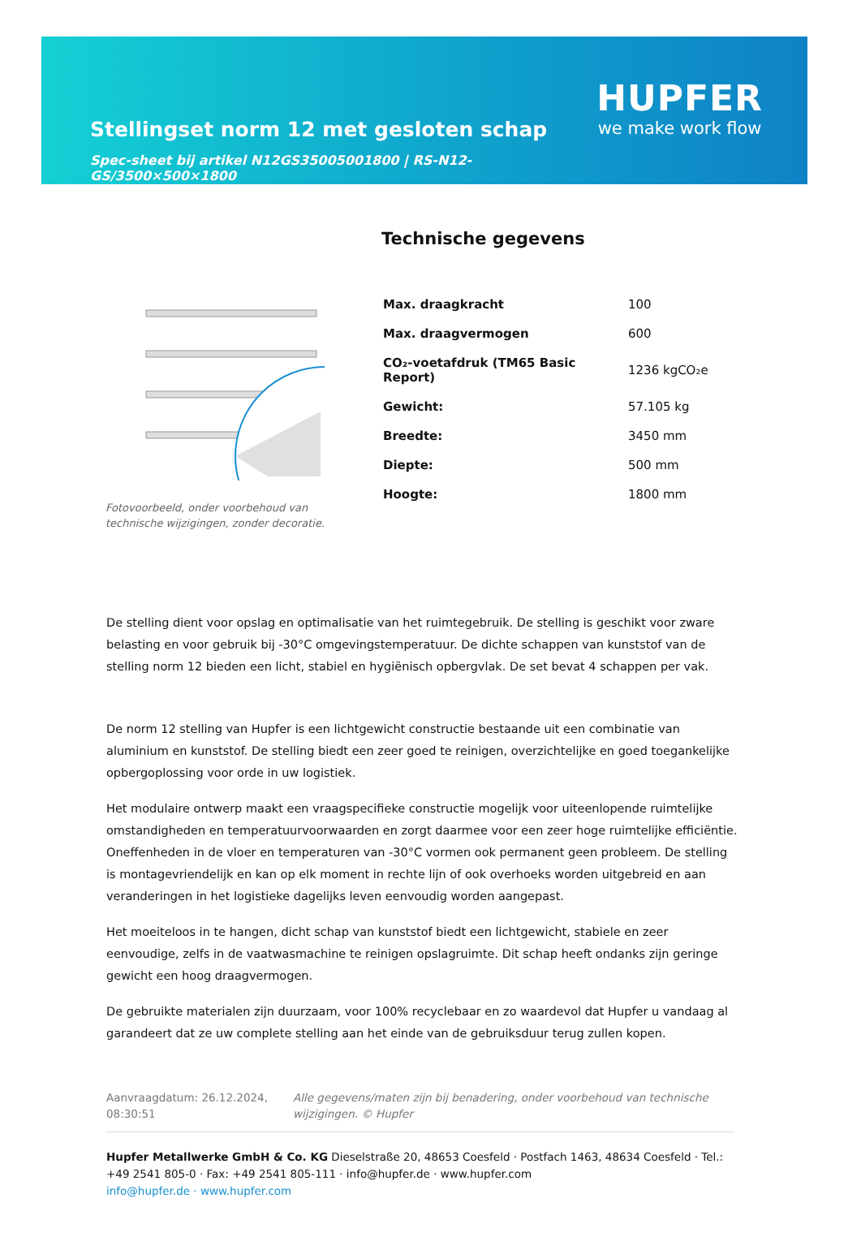Stellingset norm 12 met gesloten schap
Spec-sheet bij artikel N12GS35005001800 | RS-N12-GS/3500×500×1800
HUPFER
we make work flow
Fotovoorbeeld, onder voorbehoud van technische wijzigingen, zonder decoratie.
Technische gegevens
| Max. draagkracht | 100 |
| Max. draagvermogen | 600 |
| CO₂-voetafdruk (TM65 Basic Report) | 1236 kgCO₂e |
| Gewicht: | 57.105 kg |
| Breedte: | 3450 mm |
| Diepte: | 500 mm |
| Hoogte: | 1800 mm |
De stelling dient voor opslag en optimalisatie van het ruimtegebruik. De stelling is geschikt voor zware belasting en voor gebruik bij -30°C omgevingstemperatuur. De dichte schappen van kunststof van de stelling norm 12 bieden een licht, stabiel en hygiënisch opbergvlak. De set bevat 4 schappen per vak.
De norm 12 stelling van Hupfer is een lichtgewicht constructie bestaande uit een combinatie van aluminium en kunststof. De stelling biedt een zeer goed te reinigen, overzichtelijke en goed toegankelijke opbergoplossing voor orde in uw logistiek.
Het modulaire ontwerp maakt een vraagspecifieke constructie mogelijk voor uiteenlopende ruimtelijke omstandigheden en temperatuurvoorwaarden en zorgt daarmee voor een zeer hoge ruimtelijke efficiëntie. Oneffenheden in de vloer en temperaturen van -30°C vormen ook permanent geen probleem. De stelling is montagevriendelijk en kan op elk moment in rechte lijn of ook overhoeks worden uitgebreid en aan veranderingen in het logistieke dagelijks leven eenvoudig worden aangepast.
Het moeiteloos in te hangen, dicht schap van kunststof biedt een lichtgewicht, stabiele en zeer eenvoudige, zelfs in de vaatwasmachine te reinigen opslagruimte. Dit schap heeft ondanks zijn geringe gewicht een hoog draagvermogen.
De gebruikte materialen zijn duurzaam, voor 100% recyclebaar en zo waardevol dat Hupfer u vandaag al garandeert dat ze uw complete stelling aan het einde van de gebruiksduur terug zullen kopen.
Aanvraagdatum: 26.12.2024, 08:30:51
Alle gegevens/maten zijn bij benadering, onder voorbehoud van technische wijzigingen. © Hupfer
Hupfer Metallwerke GmbH & Co. KG Dieselstraße 20, 48653 Coesfeld · Postfach 1463, 48634 Coesfeld · Tel.: +49 2541 805-0 · Fax: +49 2541 805-111 · info@hupfer.de · www.hupfer.com
info@hupfer.de · www.hupfer.com